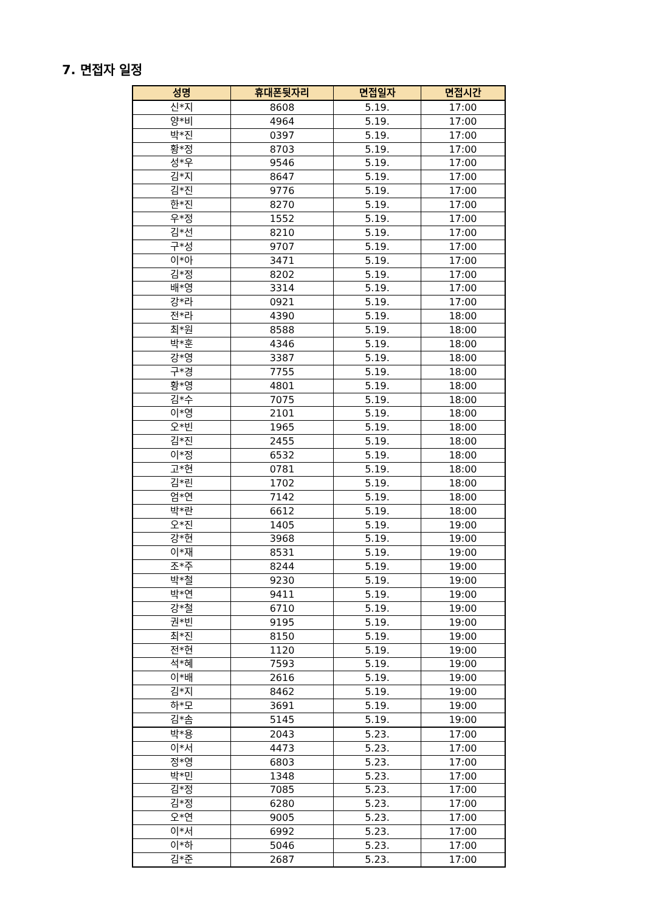7. 면접자 일정
| 성명 | 휴대폰뒷자리 | 면접일자 | 면접시간 |
| --- | --- | --- | --- |
| 신*지 | 8608 | 5.19. | 17:00 |
| 양*비 | 4964 | 5.19. | 17:00 |
| 박*진 | 0397 | 5.19. | 17:00 |
| 황*정 | 8703 | 5.19. | 17:00 |
| 성*우 | 9546 | 5.19. | 17:00 |
| 김*지 | 8647 | 5.19. | 17:00 |
| 김*진 | 9776 | 5.19. | 17:00 |
| 한*진 | 8270 | 5.19. | 17:00 |
| 우*정 | 1552 | 5.19. | 17:00 |
| 김*선 | 8210 | 5.19. | 17:00 |
| 구*성 | 9707 | 5.19. | 17:00 |
| 이*아 | 3471 | 5.19. | 17:00 |
| 김*정 | 8202 | 5.19. | 17:00 |
| 배*영 | 3314 | 5.19. | 17:00 |
| 강*라 | 0921 | 5.19. | 17:00 |
| 전*라 | 4390 | 5.19. | 18:00 |
| 최*원 | 8588 | 5.19. | 18:00 |
| 박*훈 | 4346 | 5.19. | 18:00 |
| 강*영 | 3387 | 5.19. | 18:00 |
| 구*경 | 7755 | 5.19. | 18:00 |
| 황*영 | 4801 | 5.19. | 18:00 |
| 김*수 | 7075 | 5.19. | 18:00 |
| 이*영 | 2101 | 5.19. | 18:00 |
| 오*빈 | 1965 | 5.19. | 18:00 |
| 김*진 | 2455 | 5.19. | 18:00 |
| 이*정 | 6532 | 5.19. | 18:00 |
| 고*현 | 0781 | 5.19. | 18:00 |
| 김*린 | 1702 | 5.19. | 18:00 |
| 엄*연 | 7142 | 5.19. | 18:00 |
| 박*란 | 6612 | 5.19. | 18:00 |
| 오*진 | 1405 | 5.19. | 19:00 |
| 강*현 | 3968 | 5.19. | 19:00 |
| 이*재 | 8531 | 5.19. | 19:00 |
| 조*주 | 8244 | 5.19. | 19:00 |
| 박*철 | 9230 | 5.19. | 19:00 |
| 박*연 | 9411 | 5.19. | 19:00 |
| 강*철 | 6710 | 5.19. | 19:00 |
| 권*빈 | 9195 | 5.19. | 19:00 |
| 최*진 | 8150 | 5.19. | 19:00 |
| 전*현 | 1120 | 5.19. | 19:00 |
| 석*혜 | 7593 | 5.19. | 19:00 |
| 이*배 | 2616 | 5.19. | 19:00 |
| 김*지 | 8462 | 5.19. | 19:00 |
| 하*모 | 3691 | 5.19. | 19:00 |
| 김*솜 | 5145 | 5.19. | 19:00 |
| 박*용 | 2043 | 5.23. | 17:00 |
| 이*서 | 4473 | 5.23. | 17:00 |
| 정*영 | 6803 | 5.23. | 17:00 |
| 박*민 | 1348 | 5.23. | 17:00 |
| 김*정 | 7085 | 5.23. | 17:00 |
| 김*정 | 6280 | 5.23. | 17:00 |
| 오*연 | 9005 | 5.23. | 17:00 |
| 이*서 | 6992 | 5.23. | 17:00 |
| 이*하 | 5046 | 5.23. | 17:00 |
| 김*준 | 2687 | 5.23. | 17:00 |